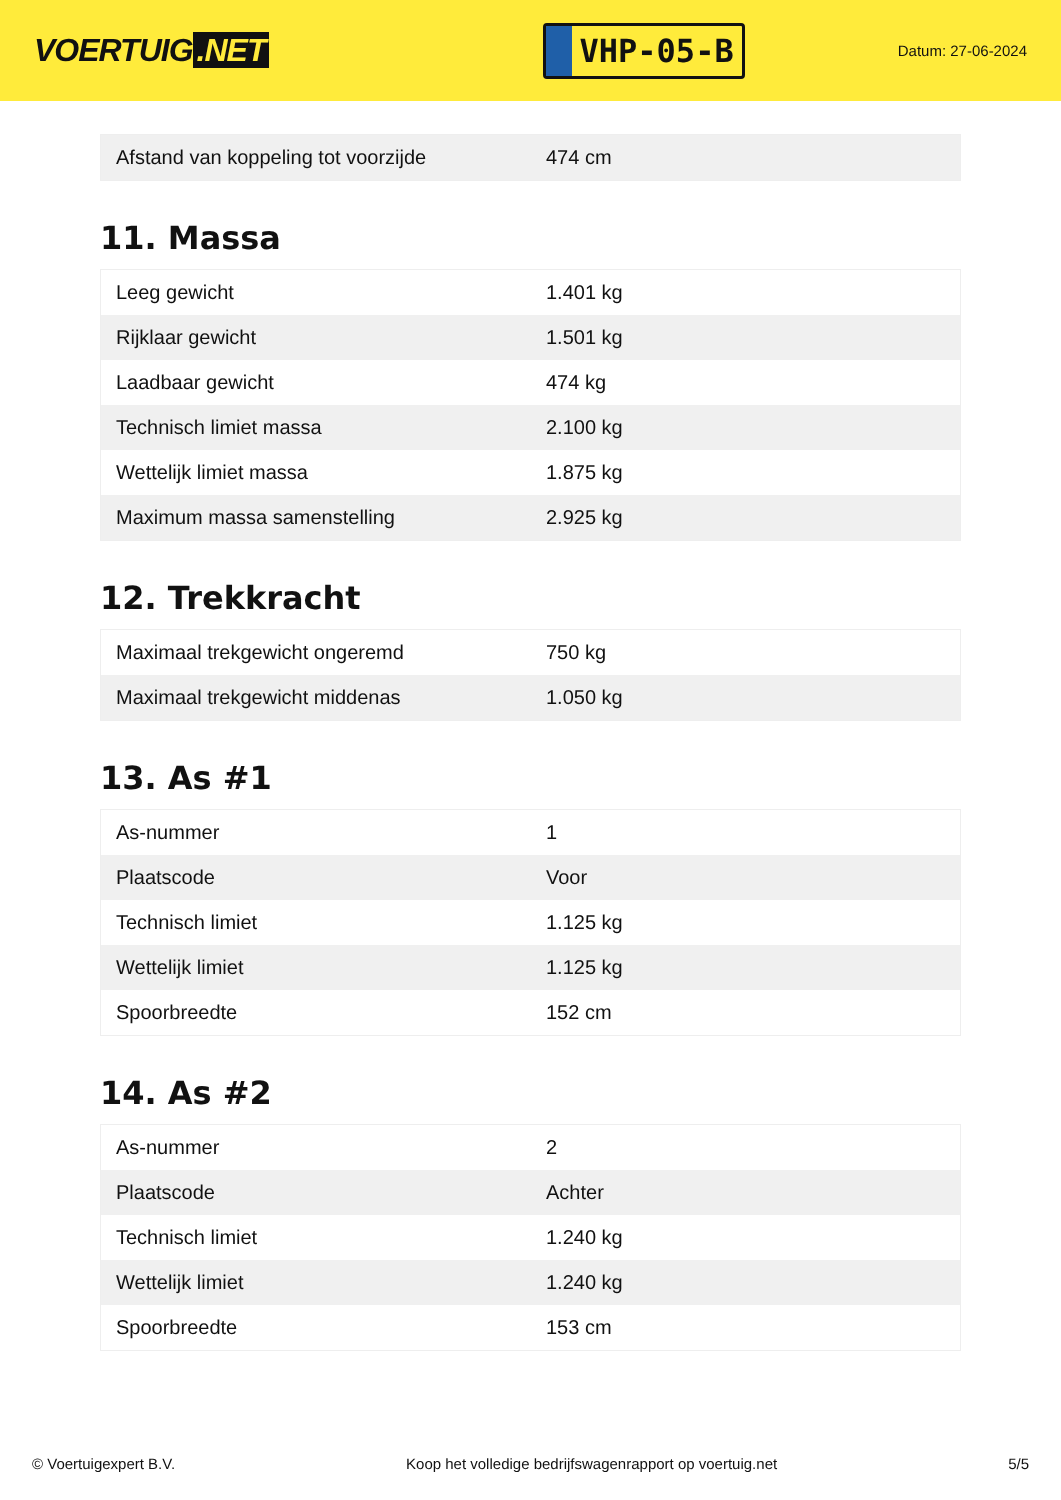VOERTUIG.NET
VHP-05-B
Datum: 27-06-2024
| Afstand van koppeling tot voorzijde | 474 cm |
11. Massa
| Leeg gewicht | 1.401 kg |
| Rijklaar gewicht | 1.501 kg |
| Laadbaar gewicht | 474 kg |
| Technisch limiet massa | 2.100 kg |
| Wettelijk limiet massa | 1.875 kg |
| Maximum massa samenstelling | 2.925 kg |
12. Trekkracht
| Maximaal trekgewicht ongeremd | 750 kg |
| Maximaal trekgewicht middenas | 1.050 kg |
13. As #1
| As-nummer | 1 |
| Plaatscode | Voor |
| Technisch limiet | 1.125 kg |
| Wettelijk limiet | 1.125 kg |
| Spoorbreedte | 152 cm |
14. As #2
| As-nummer | 2 |
| Plaatscode | Achter |
| Technisch limiet | 1.240 kg |
| Wettelijk limiet | 1.240 kg |
| Spoorbreedte | 153 cm |
© Voertuigexpert B.V. Koop het volledige bedrijfswagenrapport op voertuig.net 5/5